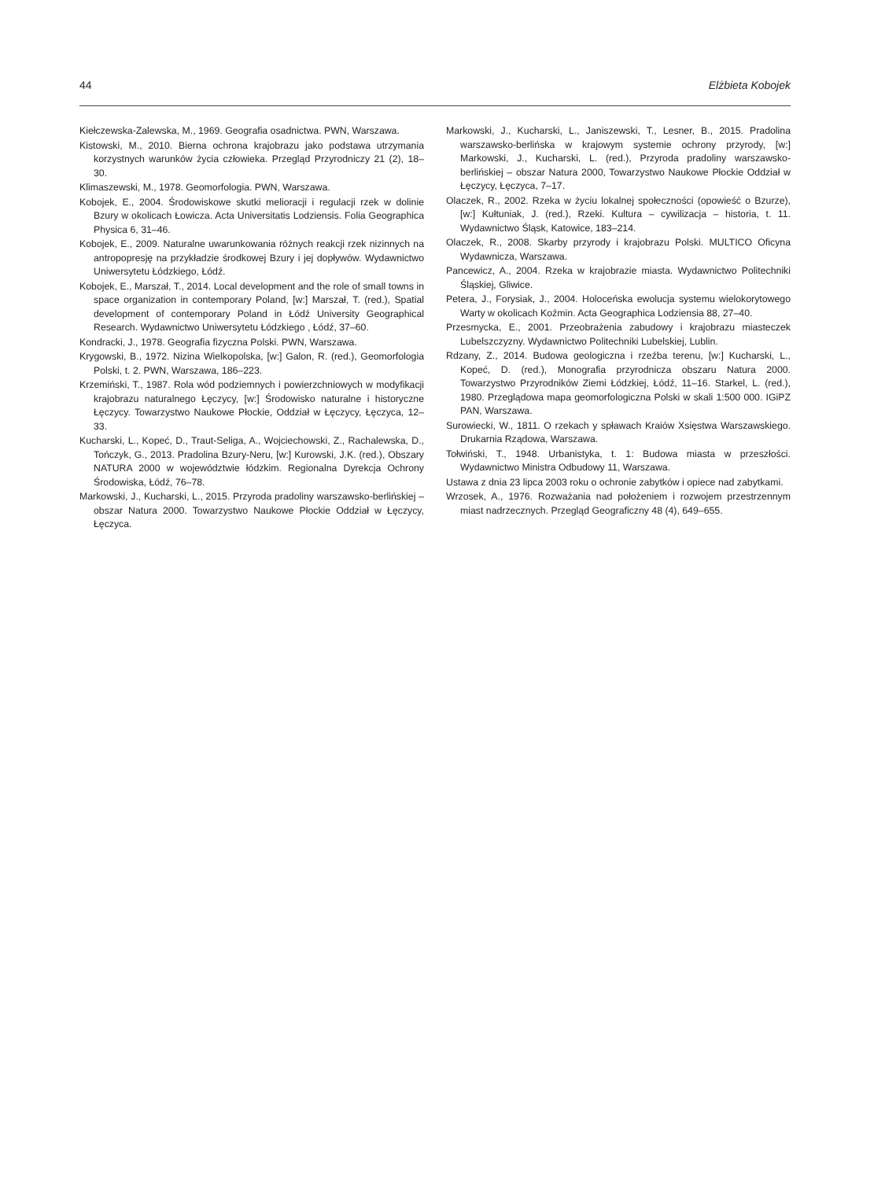44 Elżbieta Kobojek
Kiełczewska-Zalewska, M., 1969. Geografia osadnictwa. PWN, Warszawa.
Kistowski, M., 2010. Bierna ochrona krajobrazu jako podstawa utrzymania korzystnych warunków życia człowieka. Przegląd Przyrodniczy 21 (2), 18–30.
Klimaszewski, M., 1978. Geomorfologia. PWN, Warszawa.
Kobojek, E., 2004. Środowiskowe skutki melioracji i regulacji rzek w dolinie Bzury w okolicach Łowicza. Acta Universitatis Lodziensis. Folia Geographica Physica 6, 31–46.
Kobojek, E., 2009. Naturalne uwarunkowania różnych reakcji rzek nizinnych na antropopresję na przykładzie środkowej Bzury i jej dopływów. Wydawnictwo Uniwersytetu Łódzkiego, Łódź.
Kobojek, E., Marszał, T., 2014. Local development and the role of small towns in space organization in contemporary Poland, [w:] Marszał, T. (red.), Spatial development of contemporary Poland in Łódź University Geographical Research. Wydawnictwo Uniwersytetu Łódzkiego , Łódź, 37–60.
Kondracki, J., 1978. Geografia fizyczna Polski. PWN, Warszawa.
Krygowski, B., 1972. Nizina Wielkopolska, [w:] Galon, R. (red.), Geomorfologia Polski, t. 2. PWN, Warszawa, 186–223.
Krzemiński, T., 1987. Rola wód podziemnych i powierzchniowych w modyfikacji krajobrazu naturalnego Łęczycy, [w:] Środowisko naturalne i historyczne Łęczycy. Towarzystwo Naukowe Płockie, Oddział w Łęczycy, Łęczyca, 12–33.
Kucharski, L., Kopeć, D., Traut-Seliga, A., Wojciechowski, Z., Rachalewska, D., Tończyk, G., 2013. Pradolina Bzury-Neru, [w:] Kurowski, J.K. (red.), Obszary NATURA 2000 w województwie łódzkim. Regionalna Dyrekcja Ochrony Środowiska, Łódź, 76–78.
Markowski, J., Kucharski, L., 2015. Przyroda pradoliny warszawsko-berlińskiej – obszar Natura 2000. Towarzystwo Naukowe Płockie Oddział w Łęczycy, Łęczyca.
Markowski, J., Kucharski, L., Janiszewski, T., Lesner, B., 2015. Pradolina warszawsko-berlińska w krajowym systemie ochrony przyrody, [w:] Markowski, J., Kucharski, L. (red.), Przyroda pradoliny warszawsko-berlińskiej – obszar Natura 2000, Towarzystwo Naukowe Płockie Oddział w Łęczycy, Łęczyca, 7–17.
Olaczek, R., 2002. Rzeka w życiu lokalnej społeczności (opowieść o Bzurze), [w:] Kułtuniak, J. (red.), Rzeki. Kultura – cywilizacja – historia, t. 11. Wydawnictwo Śląsk, Katowice, 183–214.
Olaczek, R., 2008. Skarby przyrody i krajobrazu Polski. MULTICO Oficyna Wydawnicza, Warszawa.
Pancewicz, A., 2004. Rzeka w krajobrazie miasta. Wydawnictwo Politechniki Śląskiej, Gliwice.
Petera, J., Forysiak, J., 2004. Holoceńska ewolucja systemu wielokorytowego Warty w okolicach Koźmin. Acta Geographica Lodziensia 88, 27–40.
Przesmycka, E., 2001. Przeobrażenia zabudowy i krajobrazu miasteczek Lubelszczyzny. Wydawnictwo Politechniki Lubelskiej, Lublin.
Rdzany, Z., 2014. Budowa geologiczna i rzeźba terenu, [w:] Kucharski, L., Kopeć, D. (red.), Monografia przyrodnicza obszaru Natura 2000. Towarzystwo Przyrodników Ziemi Łódzkiej, Łódź, 11–16. Starkel, L. (red.), 1980. Przeglądowa mapa geomorfologiczna Polski w skali 1:500 000. IGiPZ PAN, Warszawa.
Surowiecki, W., 1811. O rzekach y spławach Kraiów Xsięstwa Warszawskiego. Drukarnia Rządowa, Warszawa.
Tołwiński, T., 1948. Urbanistyka, t. 1: Budowa miasta w przeszłości. Wydawnictwo Ministra Odbudowy 11, Warszawa.
Ustawa z dnia 23 lipca 2003 roku o ochronie zabytków i opiece nad zabytkami.
Wrzosek, A., 1976. Rozważania nad położeniem i rozwojem przestrzennym miast nadrzecznych. Przegląd Geograficzny 48 (4), 649–655.